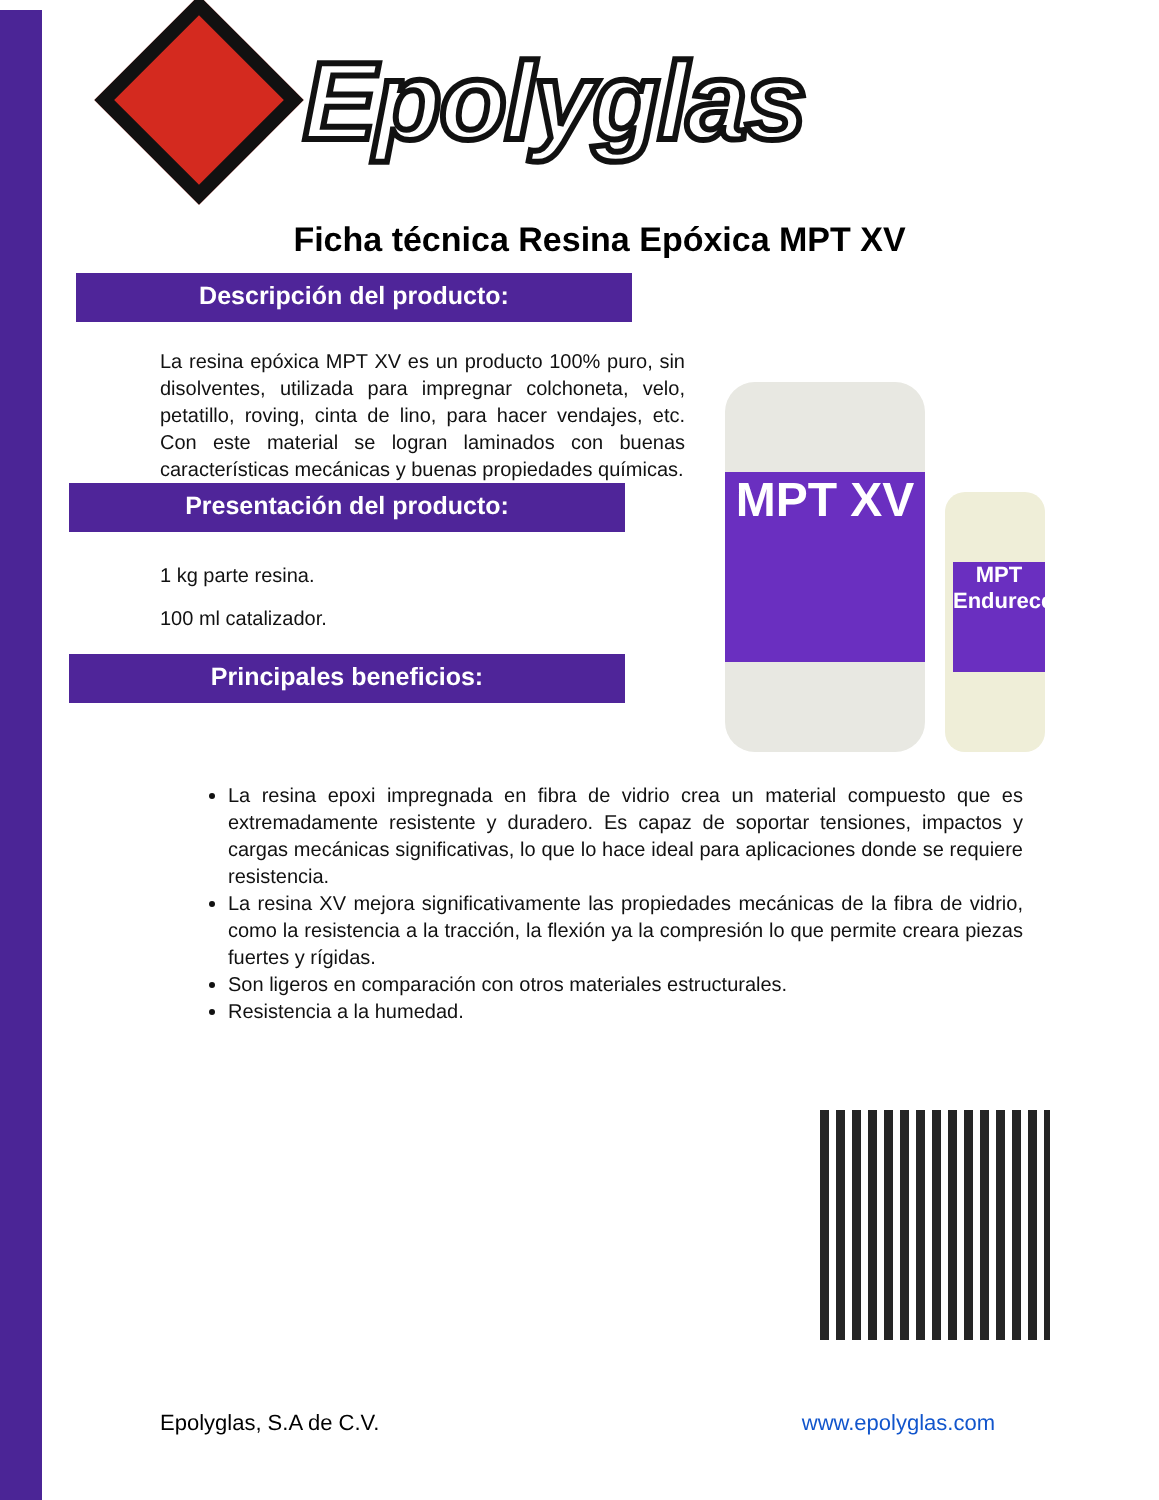Epolyglas
Ficha técnica Resina Epóxica MPT XV
Descripción del producto:
La resina epóxica MPT XV es un producto 100% puro, sin disolventes, utilizada para impregnar colchoneta, velo, petatillo, roving, cinta de lino, para hacer vendajes, etc. Con este material se logran laminados con buenas características mecánicas y buenas propiedades químicas.
Presentación del producto:
1 kg parte resina.
100 ml catalizador.
Principales beneficios:
MPT XV
MPT Endurecedor
La resina epoxi impregnada en fibra de vidrio crea un material compuesto que es extremadamente resistente y duradero. Es capaz de soportar tensiones, impactos y cargas mecánicas significativas, lo que lo hace ideal para aplicaciones donde se requiere resistencia.
La resina XV mejora significativamente las propiedades mecánicas de la fibra de vidrio, como la resistencia a la tracción, la flexión ya la compresión lo que permite creara piezas fuertes y rígidas.
Son ligeros en comparación con otros materiales estructurales.
Resistencia a la humedad.
Epolyglas, S.A de C.V. www.epolyglas.com